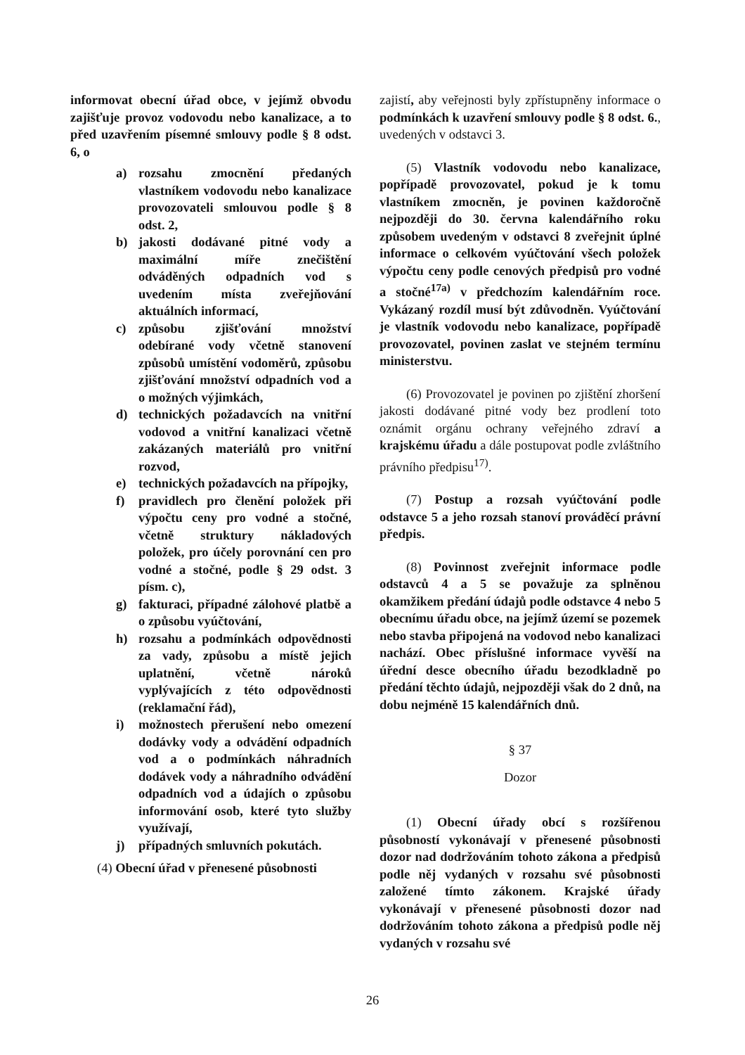informovat obecní úřad obce, v jejímž obvodu zajišťuje provoz vodovodu nebo kanalizace, a to před uzavřením písemné smlouvy podle § 8 odst. 6, o
a) rozsahu zmocnění předaných vlastníkem vodovodu nebo kanalizace provozovateli smlouvou podle § 8 odst. 2,
b) jakosti dodávané pitné vody a maximální míře znečištění odváděných odpadních vod s uvedením místa zveřejňování aktuálních informací,
c) způsobu zjišťování množství odebírané vody včetně stanovení způsobů umístění vodoměrů, způsobu zjišťování množství odpadních vod a o možných výjimkách,
d) technických požadavcích na vnitřní vodovod a vnitřní kanalizaci včetně zakázaných materiálů pro vnitřní rozvod,
e) technických požadavcích na přípojky,
f) pravidlech pro členění položek při výpočtu ceny pro vodné a stočné, včetně struktury nákladových položek, pro účely porovnání cen pro vodné a stočné, podle § 29 odst. 3 písm. c),
g) fakturaci, případné zálohové platbě a o způsobu vyúčtování,
h) rozsahu a podmínkách odpovědnosti za vady, způsobu a místě jejich uplatnění, včetně nároků vyplývajících z této odpovědnosti (reklamační řád),
i) možnostech přerušení nebo omezení dodávky vody a odvádění odpadních vod a o podmínkách náhradních dodávek vody a náhradního odvádění odpadních vod a údajích o způsobu informování osob, které tyto služby využívají,
j) případných smluvních pokutách.
(4) Obecní úřad v přenesené působnosti
zajistí, aby veřejnosti byly zpřístupněny informace o podmínkách k uzavření smlouvy podle § 8 odst. 6., uvedených v odstavci 3.
(5) Vlastník vodovodu nebo kanalizace, popřípadě provozovatel, pokud je k tomu vlastníkem zmocněn, je povinen každoročně nejpozději do 30. června kalendářního roku způsobem uvedeným v odstavci 8 zveřejnit úplné informace o celkovém vyúčtování všech položek výpočtu ceny podle cenových předpisů pro vodné a stočné<sup>17a)</sup> v předchozím kalendářním roce. Vykázaný rozdíl musí být zdůvodněn. Vyúčtování je vlastník vodovodu nebo kanalizace, popřípadě provozovatel, povinen zaslat ve stejném termínu ministerstvu.
(6) Provozovatel je povinen po zjištění zhoršení jakosti dodávané pitné vody bez prodlení toto oznámit orgánu ochrany veřejného zdraví a krajskému úřadu a dále postupovat podle zvláštního právního předpisu<sup>17)</sup>.
(7) Postup a rozsah vyúčtování podle odstavce 5 a jeho rozsah stanoví prováděcí právní předpis.
(8) Povinnost zveřejnit informace podle odstavců 4 a 5 se považuje za splněnou okamžikem předání údajů podle odstavce 4 nebo 5 obecnímu úřadu obce, na jejímž území se pozemek nebo stavba připojená na vodovod nebo kanalizaci nachází. Obec příslušné informace vyvěší na úřední desce obecního úřadu bezodkladně po předání těchto údajů, nejpozději však do 2 dnů, na dobu nejméně 15 kalendářních dnů.
§ 37
Dozor
(1) Obecní úřady obcí s rozšířenou působností vykonávají v přenesené působnosti dozor nad dodržováním tohoto zákona a předpisů podle něj vydaných v rozsahu své působnosti založené tímto zákonem. Krajské úřady vykonávají v přenesené působnosti dozor nad dodržováním tohoto zákona a předpisů podle něj vydaných v rozsahu své
26